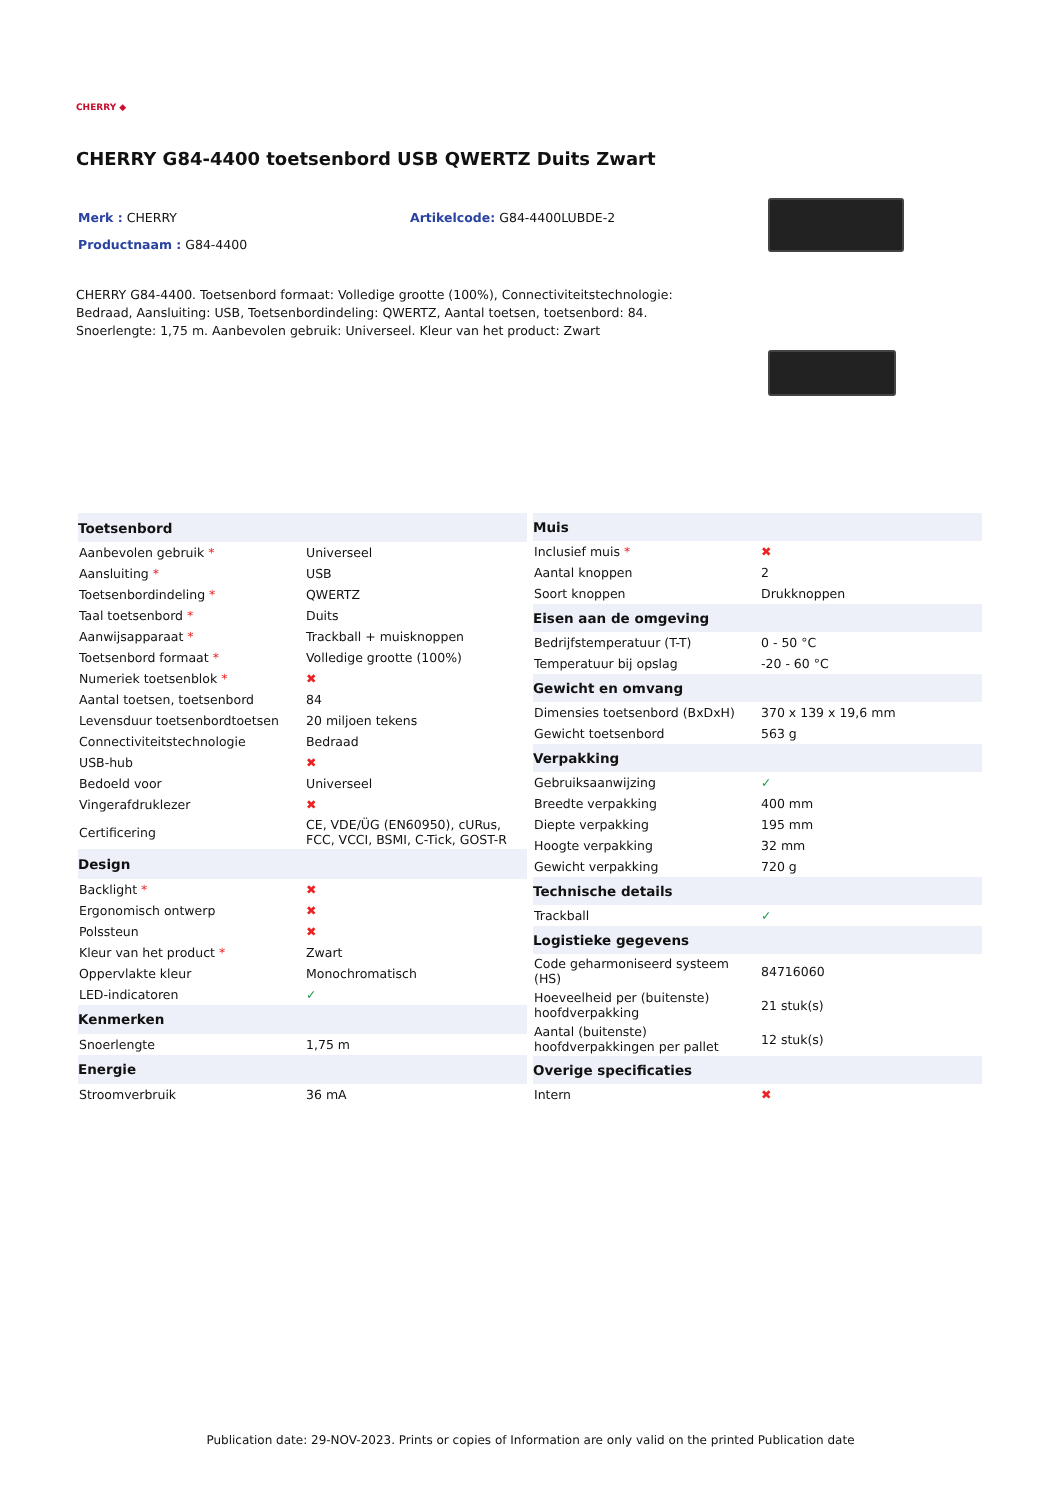CHERRY ◆
CHERRY G84-4400 toetsenbord USB QWERTZ Duits Zwart
Merk : CHERRY
Productnaam : G84-4400
Artikelcode: G84-4400LUBDE-2
CHERRY G84-4400. Toetsenbord formaat: Volledige grootte (100%), Connectiviteitstechnologie: Bedraad, Aansluiting: USB, Toetsenbordindeling: QWERTZ, Aantal toetsen, toetsenbord: 84. Snoerlengte: 1,75 m. Aanbevolen gebruik: Universeel. Kleur van het product: Zwart
| Toetsenbord | |
| --- | --- |
| Aanbevolen gebruik * | Universeel |
| Aansluiting * | USB |
| Toetsenbordindeling * | QWERTZ |
| Taal toetsenbord * | Duits |
| Aanwijsapparaat * | Trackball + muisknoppen |
| Toetsenbord formaat * | Volledige grootte (100%) |
| Numeriek toetsenblok * | ✖ |
| Aantal toetsen, toetsenbord | 84 |
| Levensduur toetsenbordtoetsen | 20 miljoen tekens |
| Connectiviteitstechnologie | Bedraad |
| USB-hub | ✖ |
| Bedoeld voor | Universeel |
| Vingerafdruklezer | ✖ |
| Certificering | CE, VDE/ÜG (EN60950), cURus, FCC, VCCI, BSMI, C-Tick, GOST-R |
| Design | |
| Backlight * | ✖ |
| Ergonomisch ontwerp | ✖ |
| Polssteun | ✖ |
| Kleur van het product * | Zwart |
| Oppervlakte kleur | Monochromatisch |
| LED-indicatoren | ✓ |
| Kenmerken | |
| Snoerlengte | 1,75 m |
| Energie | |
| Stroomverbruik | 36 mA |
| Muis | |
| --- | --- |
| Inclusief muis * | ✖ |
| Aantal knoppen | 2 |
| Soort knoppen | Drukknoppen |
| Eisen aan de omgeving | |
| Bedrijfstemperatuur (T-T) | 0 - 50 °C |
| Temperatuur bij opslag | -20 - 60 °C |
| Gewicht en omvang | |
| Dimensies toetsenbord (BxDxH) | 370 x 139 x 19,6 mm |
| Gewicht toetsenbord | 563 g |
| Verpakking | |
| Gebruiksaanwijzing | ✓ |
| Breedte verpakking | 400 mm |
| Diepte verpakking | 195 mm |
| Hoogte verpakking | 32 mm |
| Gewicht verpakking | 720 g |
| Technische details | |
| Trackball | ✓ |
| Logistieke gegevens | |
| Code geharmoniseerd systeem (HS) | 84716060 |
| Hoeveelheid per (buitenste) hoofdverpakking | 21 stuk(s) |
| Aantal (buitenste) hoofdverpakkingen per pallet | 12 stuk(s) |
| Overige specificaties | |
| Intern | ✖ |
Publication date: 29-NOV-2023. Prints or copies of Information are only valid on the printed Publication date